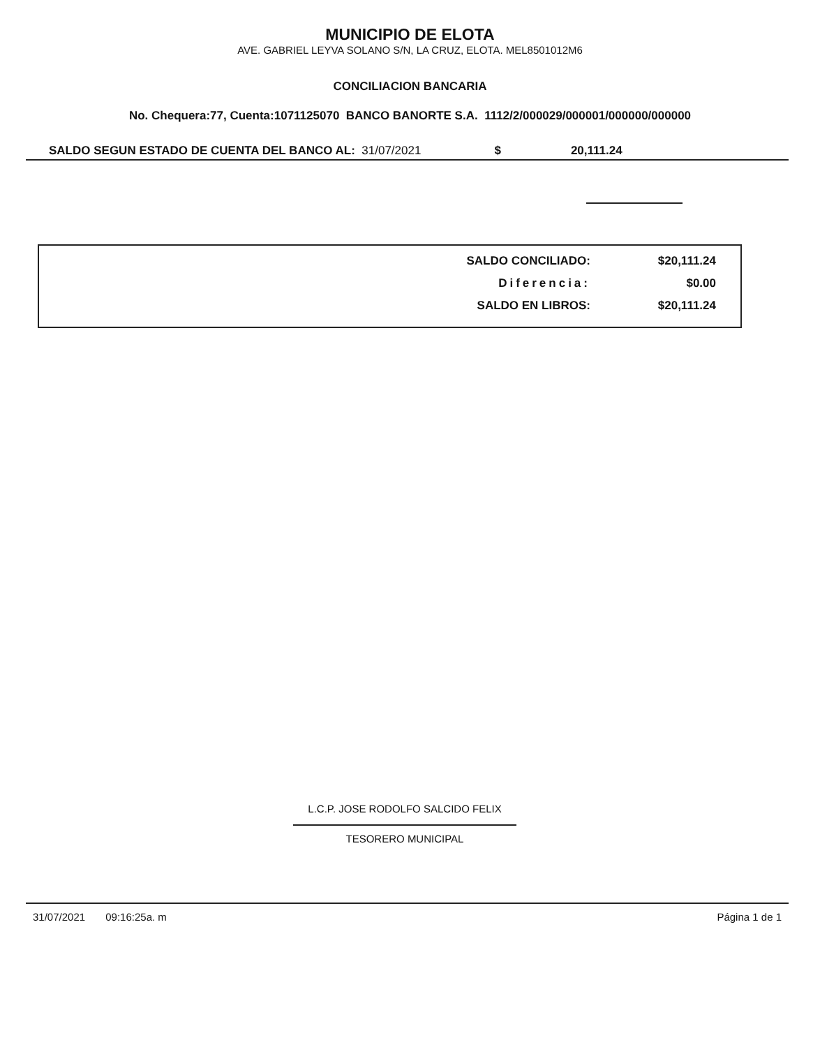MUNICIPIO DE ELOTA
AVE. GABRIEL LEYVA SOLANO S/N, LA CRUZ, ELOTA. MEL8501012M6
CONCILIACION BANCARIA
No. Chequera:77, Cuenta:1071125070 BANCO BANORTE S.A. 1112/2/000029/000001/000000/000000
SALDO SEGUN ESTADO DE CUENTA DEL BANCO AL: 31/07/2021 $ 20,111.24
| SALDO CONCILIADO: | $20,111.24 |
| Diferencia: | $0.00 |
| SALDO EN LIBROS: | $20,111.24 |
L.C.P. JOSE RODOLFO SALCIDO FELIX
TESORERO MUNICIPAL
31/07/2021 09:16:25a. m Página 1 de 1